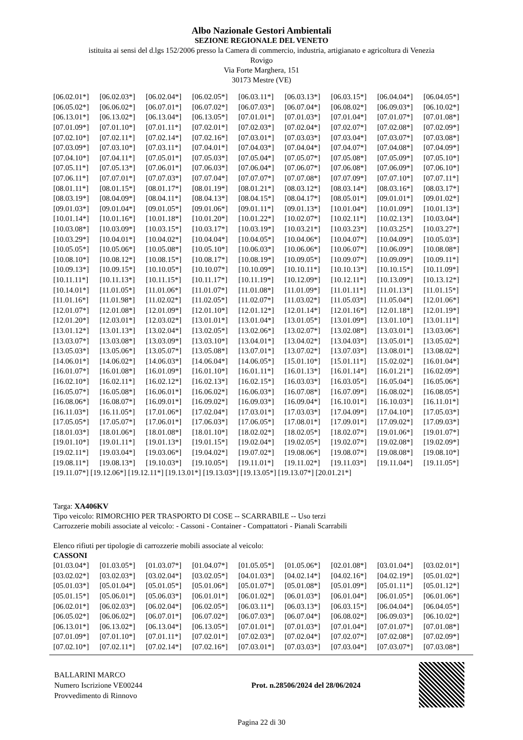Albo Nazionale Gestori Ambientali
SEZIONE REGIONALE DEL VENETO
istituita ai sensi del d.lgs 152/2006 presso la Camera di commercio, industria, artigianato e agricoltura di Venezia
Rovigo
Via Forte Marghera, 151
30173 Mestre (VE)
| [06.02.01*] | [06.02.03*] | [06.02.04*] | [06.02.05*] | [06.03.11*] | [06.03.13*] | [06.03.15*] | [06.04.04*] | [06.04.05*] |
| [06.05.02*] | [06.06.02*] | [06.07.01*] | [06.07.02*] | [06.07.03*] | [06.07.04*] | [06.08.02*] | [06.09.03*] | [06.10.02*] |
| [06.13.01*] | [06.13.02*] | [06.13.04*] | [06.13.05*] | [07.01.01*] | [07.01.03*] | [07.01.04*] | [07.01.07*] | [07.01.08*] |
| [07.01.09*] | [07.01.10*] | [07.01.11*] | [07.02.01*] | [07.02.03*] | [07.02.04*] | [07.02.07*] | [07.02.08*] | [07.02.09*] |
| [07.02.10*] | [07.02.11*] | [07.02.14*] | [07.02.16*] | [07.03.01*] | [07.03.03*] | [07.03.04*] | [07.03.07*] | [07.03.08*] |
| [07.03.09*] | [07.03.10*] | [07.03.11*] | [07.04.01*] | [07.04.03*] | [07.04.04*] | [07.04.07*] | [07.04.08*] | [07.04.09*] |
| [07.04.10*] | [07.04.11*] | [07.05.01*] | [07.05.03*] | [07.05.04*] | [07.05.07*] | [07.05.08*] | [07.05.09*] | [07.05.10*] |
| [07.05.11*] | [07.05.13*] | [07.06.01*] | [07.06.03*] | [07.06.04*] | [07.06.07*] | [07.06.08*] | [07.06.09*] | [07.06.10*] |
| [07.06.11*] | [07.07.01*] | [07.07.03*] | [07.07.04*] | [07.07.07*] | [07.07.08*] | [07.07.09*] | [07.07.10*] | [07.07.11*] |
| [08.01.11*] | [08.01.15*] | [08.01.17*] | [08.01.19*] | [08.01.21*] | [08.03.12*] | [08.03.14*] | [08.03.16*] | [08.03.17*] |
| [08.03.19*] | [08.04.09*] | [08.04.11*] | [08.04.13*] | [08.04.15*] | [08.04.17*] | [08.05.01*] | [09.01.01*] | [09.01.02*] |
| [09.01.03*] | [09.01.04*] | [09.01.05*] | [09.01.06*] | [09.01.11*] | [09.01.13*] | [10.01.04*] | [10.01.09*] | [10.01.13*] |
| [10.01.14*] | [10.01.16*] | [10.01.18*] | [10.01.20*] | [10.01.22*] | [10.02.07*] | [10.02.11*] | [10.02.13*] | [10.03.04*] |
| [10.03.08*] | [10.03.09*] | [10.03.15*] | [10.03.17*] | [10.03.19*] | [10.03.21*] | [10.03.23*] | [10.03.25*] | [10.03.27*] |
| [10.03.29*] | [10.04.01*] | [10.04.02*] | [10.04.04*] | [10.04.05*] | [10.04.06*] | [10.04.07*] | [10.04.09*] | [10.05.03*] |
| [10.05.05*] | [10.05.06*] | [10.05.08*] | [10.05.10*] | [10.06.03*] | [10.06.06*] | [10.06.07*] | [10.06.09*] | [10.08.08*] |
| [10.08.10*] | [10.08.12*] | [10.08.15*] | [10.08.17*] | [10.08.19*] | [10.09.05*] | [10.09.07*] | [10.09.09*] | [10.09.11*] |
| [10.09.13*] | [10.09.15*] | [10.10.05*] | [10.10.07*] | [10.10.09*] | [10.10.11*] | [10.10.13*] | [10.10.15*] | [10.11.09*] |
| [10.11.11*] | [10.11.13*] | [10.11.15*] | [10.11.17*] | [10.11.19*] | [10.12.09*] | [10.12.11*] | [10.13.09*] | [10.13.12*] |
| [10.14.01*] | [11.01.05*] | [11.01.06*] | [11.01.07*] | [11.01.08*] | [11.01.09*] | [11.01.11*] | [11.01.13*] | [11.01.15*] |
| [11.01.16*] | [11.01.98*] | [11.02.02*] | [11.02.05*] | [11.02.07*] | [11.03.02*] | [11.05.03*] | [11.05.04*] | [12.01.06*] |
| [12.01.07*] | [12.01.08*] | [12.01.09*] | [12.01.10*] | [12.01.12*] | [12.01.14*] | [12.01.16*] | [12.01.18*] | [12.01.19*] |
| [12.01.20*] | [12.03.01*] | [12.03.02*] | [13.01.01*] | [13.01.04*] | [13.01.05*] | [13.01.09*] | [13.01.10*] | [13.01.11*] |
| [13.01.12*] | [13.01.13*] | [13.02.04*] | [13.02.05*] | [13.02.06*] | [13.02.07*] | [13.02.08*] | [13.03.01*] | [13.03.06*] |
| [13.03.07*] | [13.03.08*] | [13.03.09*] | [13.03.10*] | [13.04.01*] | [13.04.02*] | [13.04.03*] | [13.05.01*] | [13.05.02*] |
| [13.05.03*] | [13.05.06*] | [13.05.07*] | [13.05.08*] | [13.07.01*] | [13.07.02*] | [13.07.03*] | [13.08.01*] | [13.08.02*] |
| [14.06.01*] | [14.06.02*] | [14.06.03*] | [14.06.04*] | [14.06.05*] | [15.01.10*] | [15.01.11*] | [15.02.02*] | [16.01.04*] |
| [16.01.07*] | [16.01.08*] | [16.01.09*] | [16.01.10*] | [16.01.11*] | [16.01.13*] | [16.01.14*] | [16.01.21*] | [16.02.09*] |
| [16.02.10*] | [16.02.11*] | [16.02.12*] | [16.02.13*] | [16.02.15*] | [16.03.03*] | [16.03.05*] | [16.05.04*] | [16.05.06*] |
| [16.05.07*] | [16.05.08*] | [16.06.01*] | [16.06.02*] | [16.06.03*] | [16.07.08*] | [16.07.09*] | [16.08.02*] | [16.08.05*] |
| [16.08.06*] | [16.08.07*] | [16.09.01*] | [16.09.02*] | [16.09.03*] | [16.09.04*] | [16.10.01*] | [16.10.03*] | [16.11.01*] |
| [16.11.03*] | [16.11.05*] | [17.01.06*] | [17.02.04*] | [17.03.01*] | [17.03.03*] | [17.04.09*] | [17.04.10*] | [17.05.03*] |
| [17.05.05*] | [17.05.07*] | [17.06.01*] | [17.06.03*] | [17.06.05*] | [17.08.01*] | [17.09.01*] | [17.09.02*] | [17.09.03*] |
| [18.01.03*] | [18.01.06*] | [18.01.08*] | [18.01.10*] | [18.02.02*] | [18.02.05*] | [18.02.07*] | [19.01.06*] | [19.01.07*] |
| [19.01.10*] | [19.01.11*] | [19.01.13*] | [19.01.15*] | [19.02.04*] | [19.02.05*] | [19.02.07*] | [19.02.08*] | [19.02.09*] |
| [19.02.11*] | [19.03.04*] | [19.03.06*] | [19.04.02*] | [19.07.02*] | [19.08.06*] | [19.08.07*] | [19.08.08*] | [19.08.10*] |
| [19.08.11*] | [19.08.13*] | [19.10.03*] | [19.10.05*] | [19.11.01*] | [19.11.02*] | [19.11.03*] | [19.11.04*] | [19.11.05*] |
[19.11.07*] [19.12.06*] [19.12.11*] [19.13.01*] [19.13.03*] [19.13.05*] [19.13.07*] [20.01.21*]
Targa: XA406KV
Tipo veicolo: RIMORCHIO PER TRASPORTO DI COSE -- SCARRABILE -- Uso terzi
Carrozzerie mobili associate al veicolo: - Cassoni - Container - Compattatori - Pianali Scarrabili
Elenco rifiuti per tipologie di carrozzerie mobili associate al veicolo:
CASSONI
| [01.03.04*] | [01.03.05*] | [01.03.07*] | [01.04.07*] | [01.05.05*] | [01.05.06*] | [02.01.08*] | [03.01.04*] | [03.02.01*] |
| [03.02.02*] | [03.02.03*] | [03.02.04*] | [03.02.05*] | [04.01.03*] | [04.02.14*] | [04.02.16*] | [04.02.19*] | [05.01.02*] |
| [05.01.03*] | [05.01.04*] | [05.01.05*] | [05.01.06*] | [05.01.07*] | [05.01.08*] | [05.01.09*] | [05.01.11*] | [05.01.12*] |
| [05.01.15*] | [05.06.01*] | [05.06.03*] | [06.01.01*] | [06.01.02*] | [06.01.03*] | [06.01.04*] | [06.01.05*] | [06.01.06*] |
| [06.02.01*] | [06.02.03*] | [06.02.04*] | [06.02.05*] | [06.03.11*] | [06.03.13*] | [06.03.15*] | [06.04.04*] | [06.04.05*] |
| [06.05.02*] | [06.06.02*] | [06.07.01*] | [06.07.02*] | [06.07.03*] | [06.07.04*] | [06.08.02*] | [06.09.03*] | [06.10.02*] |
| [06.13.01*] | [06.13.02*] | [06.13.04*] | [06.13.05*] | [07.01.01*] | [07.01.03*] | [07.01.04*] | [07.01.07*] | [07.01.08*] |
| [07.01.09*] | [07.01.10*] | [07.01.11*] | [07.02.01*] | [07.02.03*] | [07.02.04*] | [07.02.07*] | [07.02.08*] | [07.02.09*] |
| [07.02.10*] | [07.02.11*] | [07.02.14*] | [07.02.16*] | [07.03.01*] | [07.03.03*] | [07.03.04*] | [07.03.07*] | [07.03.08*] |
BALLARINI MARCO
Numero Iscrizione VE00244
Provvedimento di Rinnovo
Prot. n.28506/2024 del 28/06/2024
Pagina 22 di 30